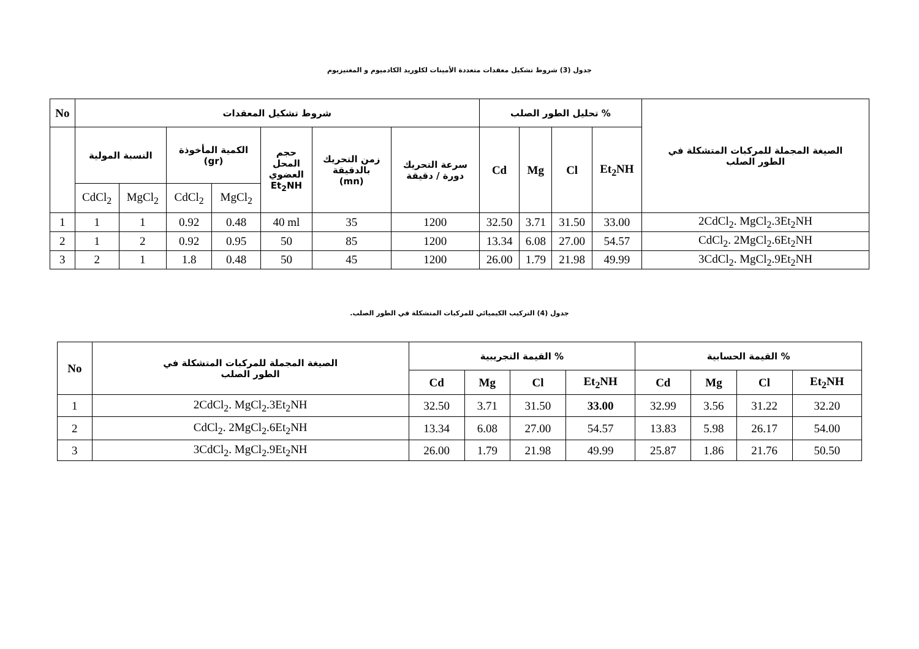جدول (3) شروط تشكيل معقدات متعددة الأمينات لكلوريد الكادميوم و المغنيزيوم
| No | شروط تشكيل المعقدات | | | | | | | % تحليل الطور الصلب | | | | الصيغة المجملة للمركبات المتشكلة في الطور الصلب |
| --- | --- | --- | --- | --- | --- | --- | --- | --- | --- | --- | --- | --- |
| | النسبة المولية | | الكمية المأخوذة (gr) | | حجم المحل العضوي Et<sub>2</sub>NH | زمن التحريك بالدقيقة (mn) | سرعة التحريك دورة / دقيقة | Cd | Mg | Cl | Et<sub>2</sub>NH | |
| | CdCl<sub>2</sub> | MgCl<sub>2</sub> | CdCl<sub>2</sub> | MgCl<sub>2</sub> | | | | | | | | |
| 1 | 1 | 1 | 0.92 | 0.48 | 40 ml | 35 | 1200 | 32.50 | 3.71 | 31.50 | 33.00 | 2CdCl<sub>2</sub>. MgCl<sub>2</sub>.3Et<sub>2</sub>NH |
| 2 | 1 | 2 | 0.92 | 0.95 | 50 | 85 | 1200 | 13.34 | 6.08 | 27.00 | 54.57 | CdCl<sub>2</sub>. 2MgCl<sub>2</sub>.6Et<sub>2</sub>NH |
| 3 | 2 | 1 | 1.8 | 0.48 | 50 | 45 | 1200 | 26.00 | 1.79 | 21.98 | 49.99 | 3CdCl<sub>2</sub>. MgCl<sub>2</sub>.9Et<sub>2</sub>NH |
جدول (4) التركيب الكيميائي للمركبات المتشكلة في الطور الصلب.
| No | الصيغة المجملة للمركبات المتشكلة في الطور الصلب | % القيمة التجريبية | | | | % القيمة الحسابية | | | |
| --- | --- | --- | --- | --- | --- | --- | --- | --- | --- |
| | | Cd | Mg | Cl | Et<sub>2</sub>NH | Cd | Mg | Cl | Et<sub>2</sub>NH |
| 1 | 2CdCl<sub>2</sub>. MgCl<sub>2</sub>.3Et<sub>2</sub>NH | 32.50 | 3.71 | 31.50 | 33.00 | 32.99 | 3.56 | 31.22 | 32.20 |
| 2 | CdCl<sub>2</sub>. 2MgCl<sub>2</sub>.6Et<sub>2</sub>NH | 13.34 | 6.08 | 27.00 | 54.57 | 13.83 | 5.98 | 26.17 | 54.00 |
| 3 | 3CdCl<sub>2</sub>. MgCl<sub>2</sub>.9Et<sub>2</sub>NH | 26.00 | 1.79 | 21.98 | 49.99 | 25.87 | 1.86 | 21.76 | 50.50 |